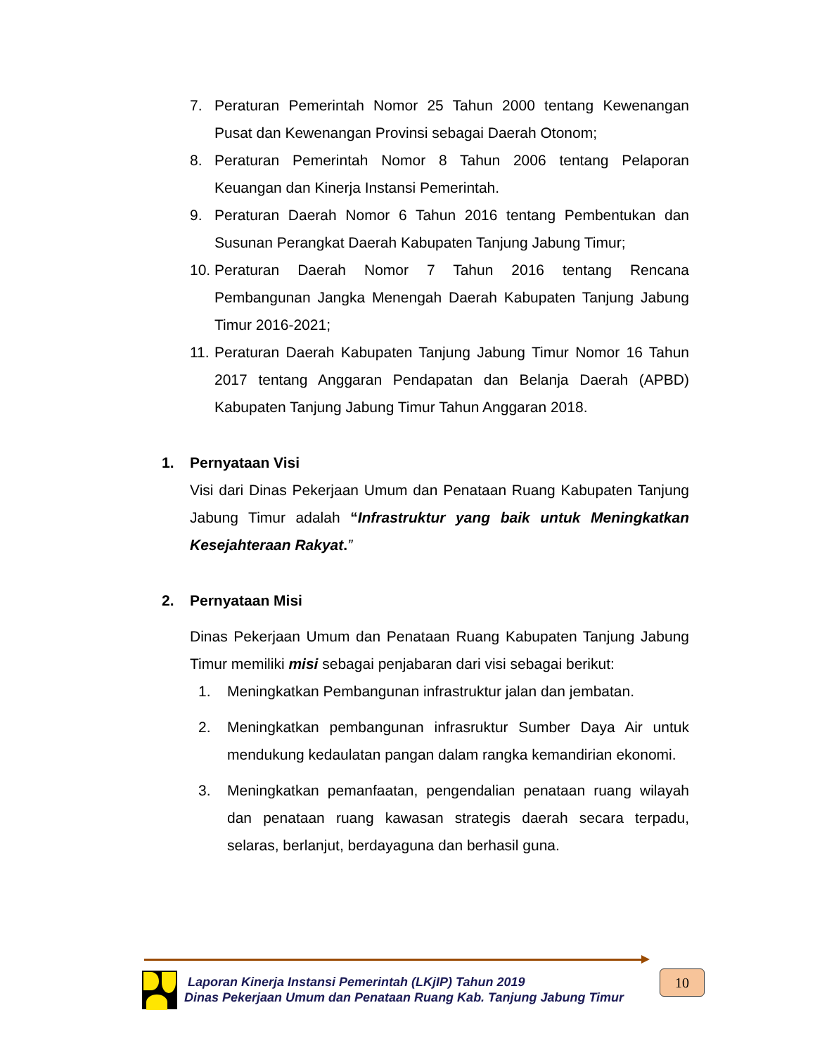7. Peraturan Pemerintah Nomor 25 Tahun 2000 tentang Kewenangan Pusat dan Kewenangan Provinsi sebagai Daerah Otonom;
8. Peraturan Pemerintah Nomor 8 Tahun 2006 tentang Pelaporan Keuangan dan Kinerja Instansi Pemerintah.
9. Peraturan Daerah Nomor 6 Tahun 2016 tentang Pembentukan dan Susunan Perangkat Daerah Kabupaten Tanjung Jabung Timur;
10. Peraturan Daerah Nomor 7 Tahun 2016 tentang Rencana Pembangunan Jangka Menengah Daerah Kabupaten Tanjung Jabung Timur 2016-2021;
11. Peraturan Daerah Kabupaten Tanjung Jabung Timur Nomor 16 Tahun 2017 tentang Anggaran Pendapatan dan Belanja Daerah (APBD) Kabupaten Tanjung Jabung Timur Tahun Anggaran 2018.
1. Pernyataan Visi
Visi dari Dinas Pekerjaan Umum dan Penataan Ruang Kabupaten Tanjung Jabung Timur adalah “Infrastruktur yang baik untuk Meningkatkan Kesejahteraan Rakyat.”
2. Pernyataan Misi
Dinas Pekerjaan Umum dan Penataan Ruang Kabupaten Tanjung Jabung Timur memiliki misi sebagai penjabaran dari visi sebagai berikut:
1. Meningkatkan Pembangunan infrastruktur jalan dan jembatan.
2. Meningkatkan pembangunan infrasruktur Sumber Daya Air untuk mendukung kedaulatan pangan dalam rangka kemandirian ekonomi.
3. Meningkatkan pemanfaatan, pengendalian penataan ruang wilayah dan penataan ruang kawasan strategis daerah secara terpadu, selaras, berlanjut, berdayaguna dan berhasil guna.
Laporan Kinerja Instansi Pemerintah (LKjIP) Tahun 2019
Dinas Pekerjaan Umum dan Penataan Ruang Kab. Tanjung Jabung Timur
10